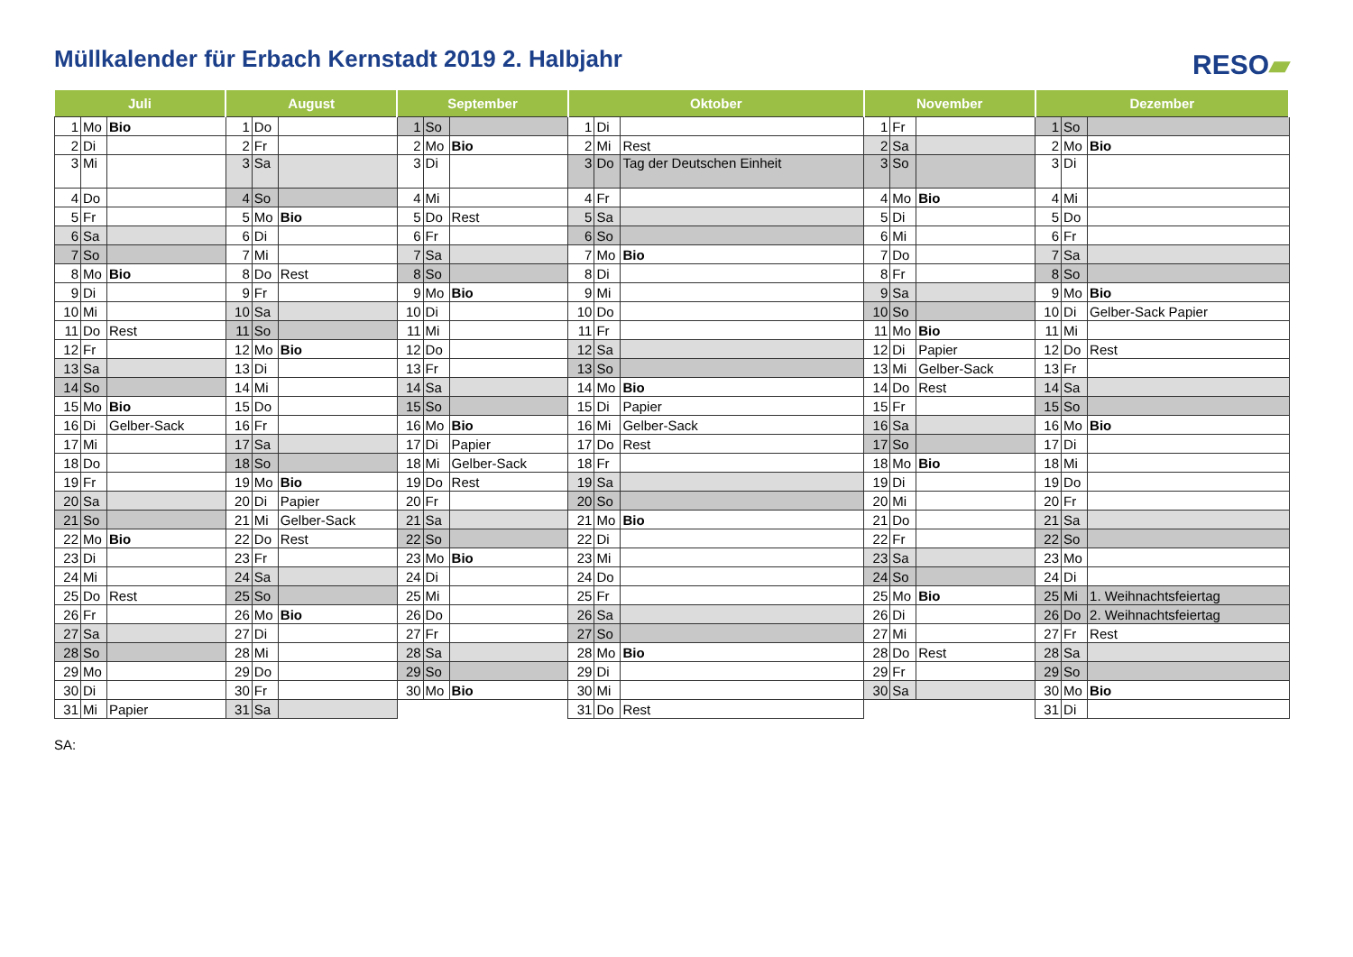Müllkalender für Erbach Kernstadt 2019 2. Halbjahr
RESO▰
| Juli | | | August | | | September | | | Oktober | | | November | | | Dezember | | |
| --- | --- | --- | --- | --- | --- | --- | --- | --- | --- | --- | --- | --- | --- | --- | --- | --- | --- |
| 1 | Mo | Bio | 1 | Do | | 1 | So | | 1 | Di | | 1 | Fr | | 1 | So | |
| 2 | Di | | 2 | Fr | | 2 | Mo | Bio | 2 | Mi | Rest | 2 | Sa | | 2 | Mo | Bio |
| 3 | Mi | | 3 | Sa | | 3 | Di | | 3 | Do | Tag der Deutschen Einheit | 3 | So | | 3 | Di | |
| 4 | Do | | 4 | So | | 4 | Mi | | 4 | Fr | | 4 | Mo | Bio | 4 | Mi | |
| 5 | Fr | | 5 | Mo | Bio | 5 | Do | Rest | 5 | Sa | | 5 | Di | | 5 | Do | |
| 6 | Sa | | 6 | Di | | 6 | Fr | | 6 | So | | 6 | Mi | | 6 | Fr | |
| 7 | So | | 7 | Mi | | 7 | Sa | | 7 | Mo | Bio | 7 | Do | | 7 | Sa | |
| 8 | Mo | Bio | 8 | Do | Rest | 8 | So | | 8 | Di | | 8 | Fr | | 8 | So | |
| 9 | Di | | 9 | Fr | | 9 | Mo | Bio | 9 | Mi | | 9 | Sa | | 9 | Mo | Bio |
| 10 | Mi | | 10 | Sa | | 10 | Di | | 10 | Do | | 10 | So | | 10 | Di | Gelber-Sack Papier |
| 11 | Do | Rest | 11 | So | | 11 | Mi | | 11 | Fr | | 11 | Mo | Bio | 11 | Mi | |
| 12 | Fr | | 12 | Mo | Bio | 12 | Do | | 12 | Sa | | 12 | Di | Papier | 12 | Do | Rest |
| 13 | Sa | | 13 | Di | | 13 | Fr | | 13 | So | | 13 | Mi | Gelber-Sack | 13 | Fr | |
| 14 | So | | 14 | Mi | | 14 | Sa | | 14 | Mo | Bio | 14 | Do | Rest | 14 | Sa | |
| 15 | Mo | Bio | 15 | Do | | 15 | So | | 15 | Di | Papier | 15 | Fr | | 15 | So | |
| 16 | Di | Gelber-Sack | 16 | Fr | | 16 | Mo | Bio | 16 | Mi | Gelber-Sack | 16 | Sa | | 16 | Mo | Bio |
| 17 | Mi | | 17 | Sa | | 17 | Di | Papier | 17 | Do | Rest | 17 | So | | 17 | Di | |
| 18 | Do | | 18 | So | | 18 | Mi | Gelber-Sack | 18 | Fr | | 18 | Mo | Bio | 18 | Mi | |
| 19 | Fr | | 19 | Mo | Bio | 19 | Do | Rest | 19 | Sa | | 19 | Di | | 19 | Do | |
| 20 | Sa | | 20 | Di | Papier | 20 | Fr | | 20 | So | | 20 | Mi | | 20 | Fr | |
| 21 | So | | 21 | Mi | Gelber-Sack | 21 | Sa | | 21 | Mo | Bio | 21 | Do | | 21 | Sa | |
| 22 | Mo | Bio | 22 | Do | Rest | 22 | So | | 22 | Di | | 22 | Fr | | 22 | So | |
| 23 | Di | | 23 | Fr | | 23 | Mo | Bio | 23 | Mi | | 23 | Sa | | 23 | Mo | |
| 24 | Mi | | 24 | Sa | | 24 | Di | | 24 | Do | | 24 | So | | 24 | Di | |
| 25 | Do | Rest | 25 | So | | 25 | Mi | | 25 | Fr | | 25 | Mo | Bio | 25 | Mi | 1. Weihnachtsfeiertag |
| 26 | Fr | | 26 | Mo | Bio | 26 | Do | | 26 | Sa | | 26 | Di | | 26 | Do | 2. Weihnachtsfeiertag |
| 27 | Sa | | 27 | Di | | 27 | Fr | | 27 | So | | 27 | Mi | | 27 | Fr | Rest |
| 28 | So | | 28 | Mi | | 28 | Sa | | 28 | Mo | Bio | 28 | Do | Rest | 28 | Sa | |
| 29 | Mo | | 29 | Do | | 29 | So | | 29 | Di | | 29 | Fr | | 29 | So | |
| 30 | Di | | 30 | Fr | | 30 | Mo | Bio | 30 | Mi | | 30 | Sa | | 30 | Mo | Bio |
| 31 | Mi | Papier | 31 | Sa | | | | | 31 | Do | Rest | | | | 31 | Di | |
SA: